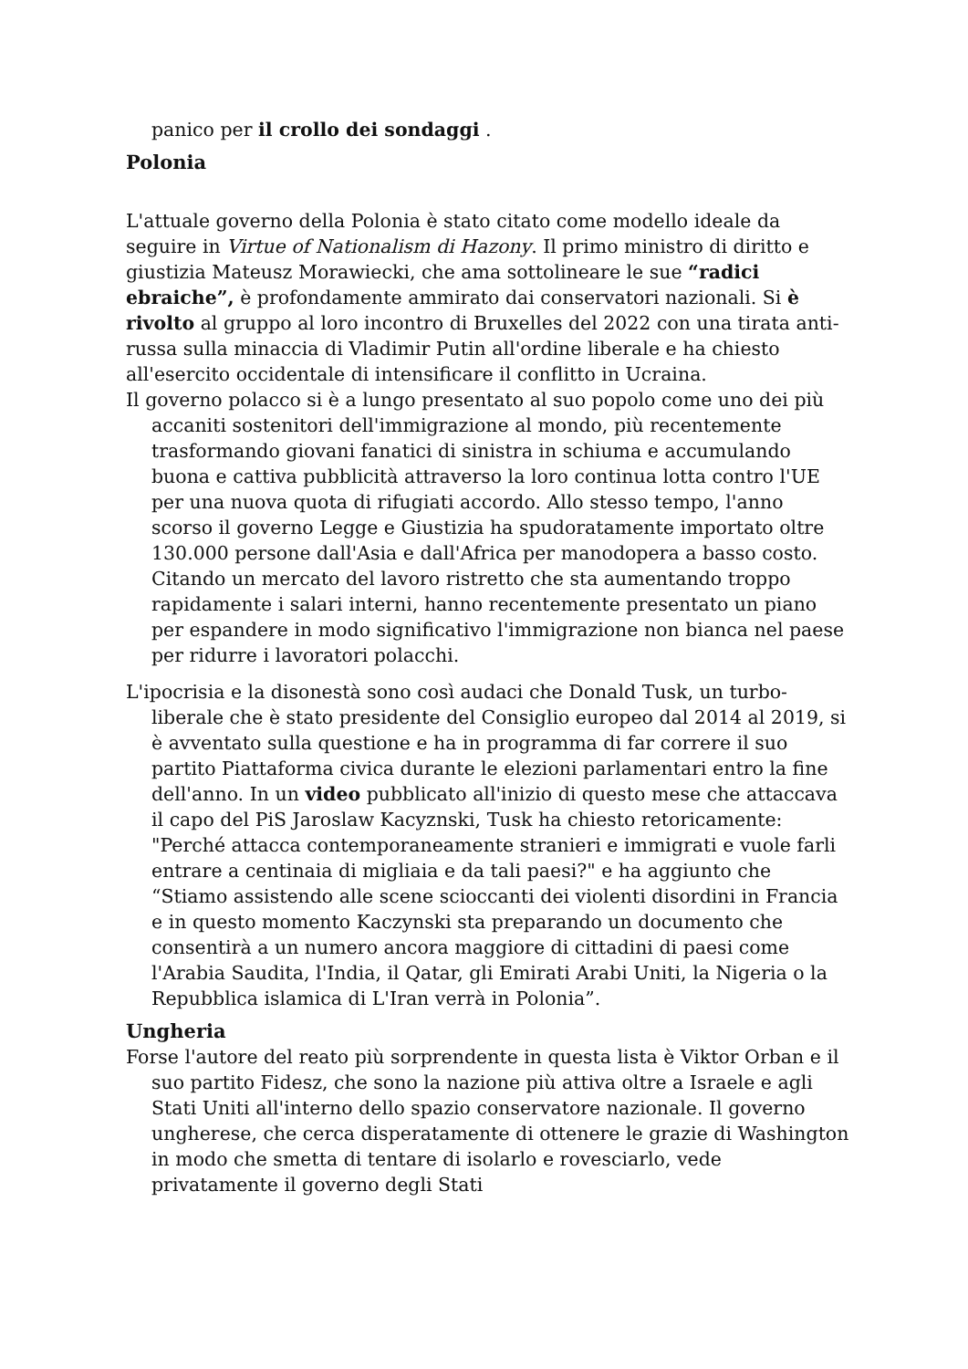panico per il crollo dei sondaggi .
Polonia
L'attuale governo della Polonia è stato citato come modello ideale da seguire in Virtue of Nationalism di Hazony. Il primo ministro di diritto e giustizia Mateusz Morawiecki, che ama sottolineare le sue “radici ebraiche”, è profondamente ammirato dai conservatori nazionali. Si è rivolto al gruppo al loro incontro di Bruxelles del 2022 con una tirata anti-russa sulla minaccia di Vladimir Putin all'ordine liberale e ha chiesto all'esercito occidentale di intensificare il conflitto in Ucraina.
Il governo polacco si è a lungo presentato al suo popolo come uno dei più accaniti sostenitori dell'immigrazione al mondo, più recentemente trasformando giovani fanatici di sinistra in schiuma e accumulando buona e cattiva pubblicità attraverso la loro continua lotta contro l'UE per una nuova quota di rifugiati accordo. Allo stesso tempo, l'anno scorso il governo Legge e Giustizia ha spudoratamente importato oltre 130.000 persone dall'Asia e dall'Africa per manodopera a basso costo. Citando un mercato del lavoro ristretto che sta aumentando troppo rapidamente i salari interni, hanno recentemente presentato un piano per espandere in modo significativo l'immigrazione non bianca nel paese per ridurre i lavoratori polacchi.
L'ipocrisia e la disonestà sono così audaci che Donald Tusk, un turbo-liberale che è stato presidente del Consiglio europeo dal 2014 al 2019, si è avventato sulla questione e ha in programma di far correre il suo partito Piattaforma civica durante le elezioni parlamentari entro la fine dell'anno. In un video pubblicato all'inizio di questo mese che attaccava il capo del PiS Jaroslaw Kacyznski, Tusk ha chiesto retoricamente: "Perché attacca contemporaneamente stranieri e immigrati e vuole farli entrare a centinaia di migliaia e da tali paesi?" e ha aggiunto che “Stiamo assistendo alle scene scioccanti dei violenti disordini in Francia e in questo momento Kaczynski sta preparando un documento che consentirà a un numero ancora maggiore di cittadini di paesi come l'Arabia Saudita, l'India, il Qatar, gli Emirati Arabi Uniti, la Nigeria o la Repubblica islamica di L'Iran verrà in Polonia”.
Ungheria
Forse l'autore del reato più sorprendente in questa lista è Viktor Orban e il suo partito Fidesz, che sono la nazione più attiva oltre a Israele e agli Stati Uniti all'interno dello spazio conservatore nazionale. Il governo ungherese, che cerca disperatamente di ottenere le grazie di Washington in modo che smetta di tentare di isolarlo e rovesciarlo, vede privatamente il governo degli Stati